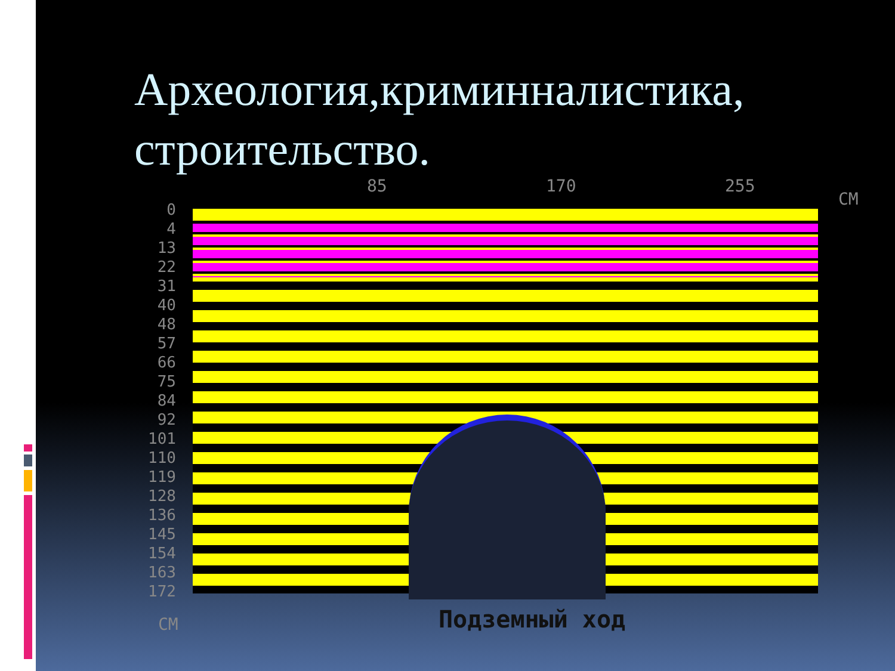Археология,криминналистика, строительство.
85 170 255
СМ
0
4
13
22
31
40
48
57
66
75
84
92
101
110
119
128
136
145
154
163
172
СМ Подземный ход